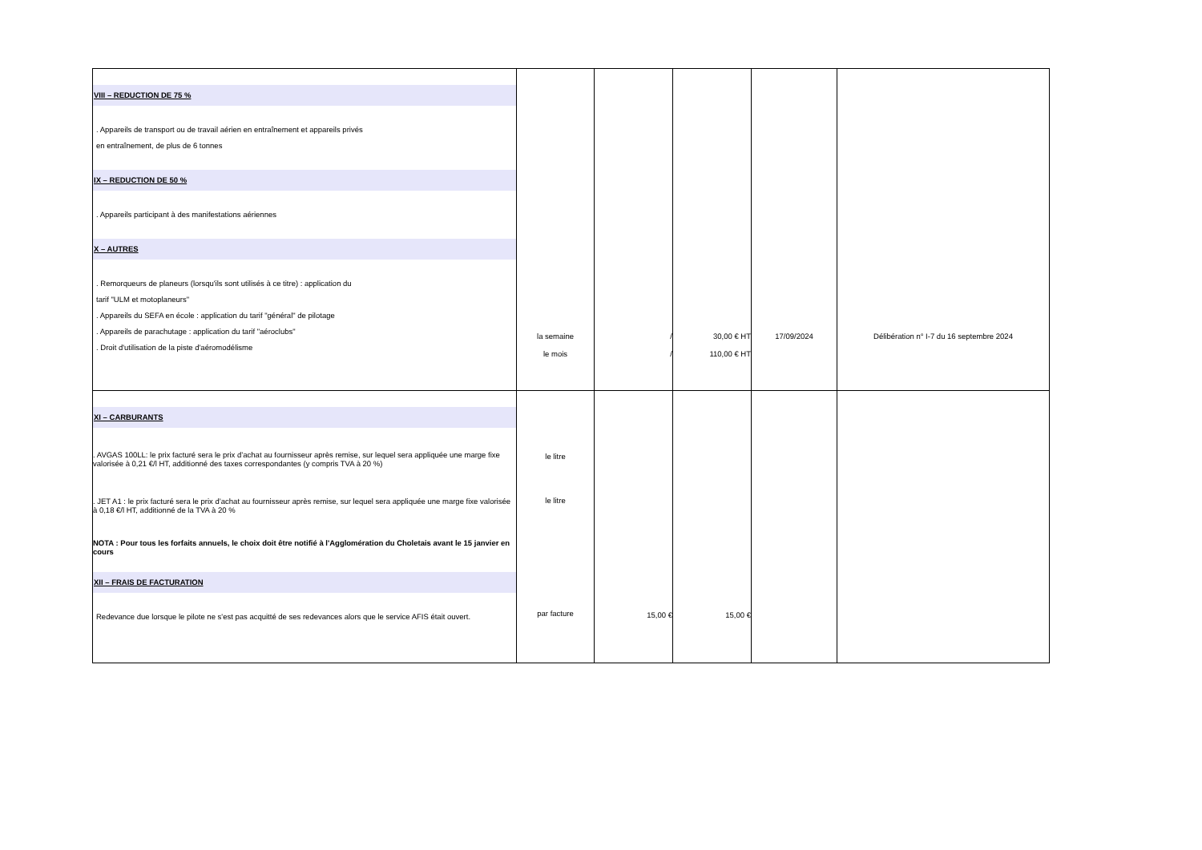| VIII – REDUCTION DE 75 % . Appareils de transport ou de travail aérien en entraînement et appareils privés en entraînement, de plus de 6 tonnes IX – REDUCTION DE 50 % . Appareils participant à des manifestations aériennes X – AUTRES . Remorqueurs de planeurs (lorsqu'ils sont utilisés à ce titre) : application du tarif "ULM et motoplaneurs" . Appareils du SEFA en école : application du tarif "général" de pilotage . Appareils de parachutage : application du tarif "aéroclubs" . Droit d'utilisation de la piste d'aéromodélisme | la semaine le mois | / / | 30,00 € HT 110,00 € HT | 17/09/2024 | Délibération n° I-7 du 16 septembre 2024 |
| XI – CARBURANTS . AVGAS 100LL: le prix facturé sera le prix d’achat au fournisseur après remise, sur lequel sera appliquée une marge fixe valorisée à 0,21 €/l HT, additionné des taxes correspondantes (y compris TVA à 20 %) . JET A1 : le prix facturé sera le prix d’achat au fournisseur après remise, sur lequel sera appliquée une marge fixe valorisée à 0,18 €/l HT, additionné de la TVA à 20 % NOTA : Pour tous les forfaits annuels, le choix doit être notifié à l'Agglomération du Choletais avant le 15 janvier en cours XII – FRAIS DE FACTURATION Redevance due lorsque le pilote ne s'est pas acquitté de ses redevances alors que le service AFIS était ouvert. | le litre le litre par facture | 15,00 € | 15,00 € | | |